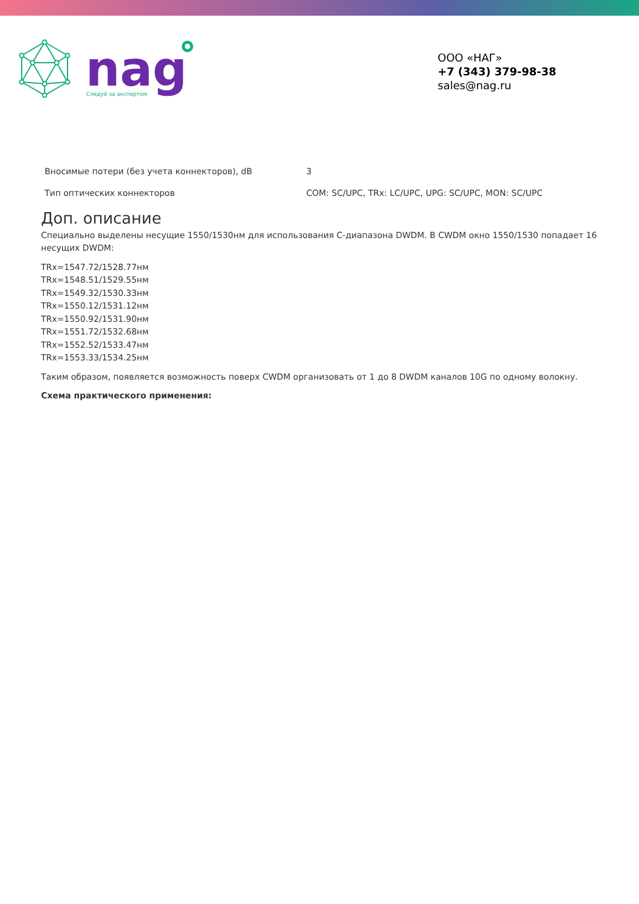nag
Следуй за экспертом
ООО «НАГ»
+7 (343) 379-98-38
sales@nag.ru
| Вносимые потери (без учета коннекторов), dB | 3 |
| Тип оптических коннекторов | COM: SC/UPC, TRx: LC/UPC, UPG: SC/UPC, MON: SC/UPC |
Доп. описание
Специально выделены несущие 1550/1530нм для использования C-диапазона DWDM. В CWDM окно 1550/1530 попадает 16 несущих DWDM:
TRx=1547.72/1528.77нм
TRx=1548.51/1529.55нм
TRx=1549.32/1530.33нм
TRx=1550.12/1531.12нм
TRx=1550.92/1531.90нм
TRx=1551.72/1532.68нм
TRx=1552.52/1533.47нм
TRx=1553.33/1534.25нм
Таким образом, появляется возможность поверх CWDM организовать от 1 до 8 DWDM каналов 10G по одному волокну.
Схема практического применения: